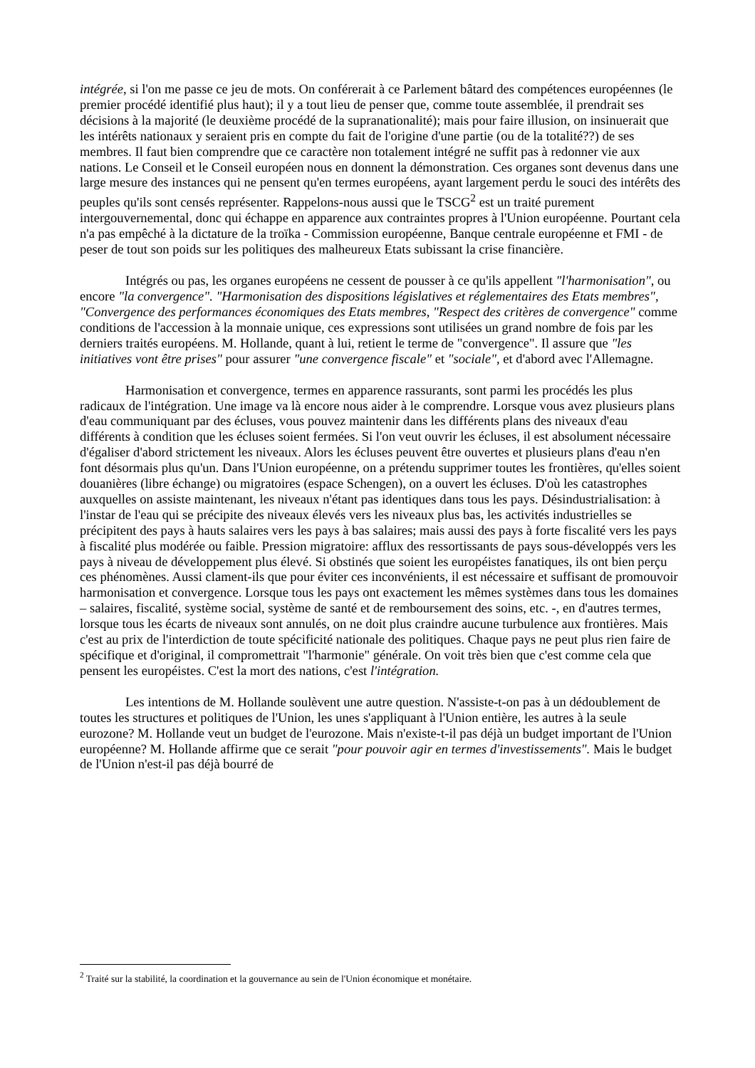intégrée, si l'on me passe ce jeu de mots. On conférerait à ce Parlement bâtard des compétences européennes (le premier procédé identifié plus haut); il y a tout lieu de penser que, comme toute assemblée, il prendrait ses décisions à la majorité (le deuxième procédé de la supranationalité); mais pour faire illusion, on insinuerait que les intérêts nationaux y seraient pris en compte du fait de l'origine d'une partie (ou de la totalité??) de ses membres. Il faut bien comprendre que ce caractère non totalement intégré ne suffit pas à redonner vie aux nations. Le Conseil et le Conseil européen nous en donnent la démonstration. Ces organes sont devenus dans une large mesure des instances qui ne pensent qu'en termes européens, ayant largement perdu le souci des intérêts des peuples qu'ils sont censés représenter. Rappelons-nous aussi que le TSCG<sup>2</sup> est un traité purement intergouvernemental, donc qui échappe en apparence aux contraintes propres à l'Union européenne. Pourtant cela n'a pas empêché à la dictature de la troïka - Commission européenne, Banque centrale européenne et FMI - de peser de tout son poids sur les politiques des malheureux Etats subissant la crise financière.
Intégrés ou pas, les organes européens ne cessent de pousser à ce qu'ils appellent "l'harmonisation", ou encore "la convergence". "Harmonisation des dispositions législatives et réglementaires des Etats membres", "Convergence des performances économiques des Etats membres, "Respect des critères de convergence" comme conditions de l'accession à la monnaie unique, ces expressions sont utilisées un grand nombre de fois par les derniers traités européens. M. Hollande, quant à lui, retient le terme de "convergence". Il assure que "les initiatives vont être prises" pour assurer "une convergence fiscale" et "sociale", et d'abord avec l'Allemagne.
Harmonisation et convergence, termes en apparence rassurants, sont parmi les procédés les plus radicaux de l'intégration. Une image va là encore nous aider à le comprendre. Lorsque vous avez plusieurs plans d'eau communiquant par des écluses, vous pouvez maintenir dans les différents plans des niveaux d'eau différents à condition que les écluses soient fermées. Si l'on veut ouvrir les écluses, il est absolument nécessaire d'égaliser d'abord strictement les niveaux. Alors les écluses peuvent être ouvertes et plusieurs plans d'eau n'en font désormais plus qu'un. Dans l'Union européenne, on a prétendu supprimer toutes les frontières, qu'elles soient douanières (libre échange) ou migratoires (espace Schengen), on a ouvert les écluses. D'où les catastrophes auxquelles on assiste maintenant, les niveaux n'étant pas identiques dans tous les pays. Désindustrialisation: à l'instar de l'eau qui se précipite des niveaux élevés vers les niveaux plus bas, les activités industrielles se précipitent des pays à hauts salaires vers les pays à bas salaires; mais aussi des pays à forte fiscalité vers les pays à fiscalité plus modérée ou faible. Pression migratoire: afflux des ressortissants de pays sous-développés vers les pays à niveau de développement plus élevé. Si obstinés que soient les européistes fanatiques, ils ont bien perçu ces phénomènes. Aussi clament-ils que pour éviter ces inconvénients, il est nécessaire et suffisant de promouvoir harmonisation et convergence. Lorsque tous les pays ont exactement les mêmes systèmes dans tous les domaines – salaires, fiscalité, système social, système de santé et de remboursement des soins, etc. -, en d'autres termes, lorsque tous les écarts de niveaux sont annulés, on ne doit plus craindre aucune turbulence aux frontières. Mais c'est au prix de l'interdiction de toute spécificité nationale des politiques. Chaque pays ne peut plus rien faire de spécifique et d'original, il compromettrait "l'harmonie" générale. On voit très bien que c'est comme cela que pensent les européistes. C'est la mort des nations, c'est l'intégration.
Les intentions de M. Hollande soulèvent une autre question. N'assiste-t-on pas à un dédoublement de toutes les structures et politiques de l'Union, les unes s'appliquant à l'Union entière, les autres à la seule eurozone? M. Hollande veut un budget de l'eurozone. Mais n'existe-t-il pas déjà un budget important de l'Union européenne? M. Hollande affirme que ce serait "pour pouvoir agir en termes d'investissements". Mais le budget de l'Union n'est-il pas déjà bourré de
<sup>2</sup> Traité sur la stabilité, la coordination et la gouvernance au sein de l'Union économique et monétaire.